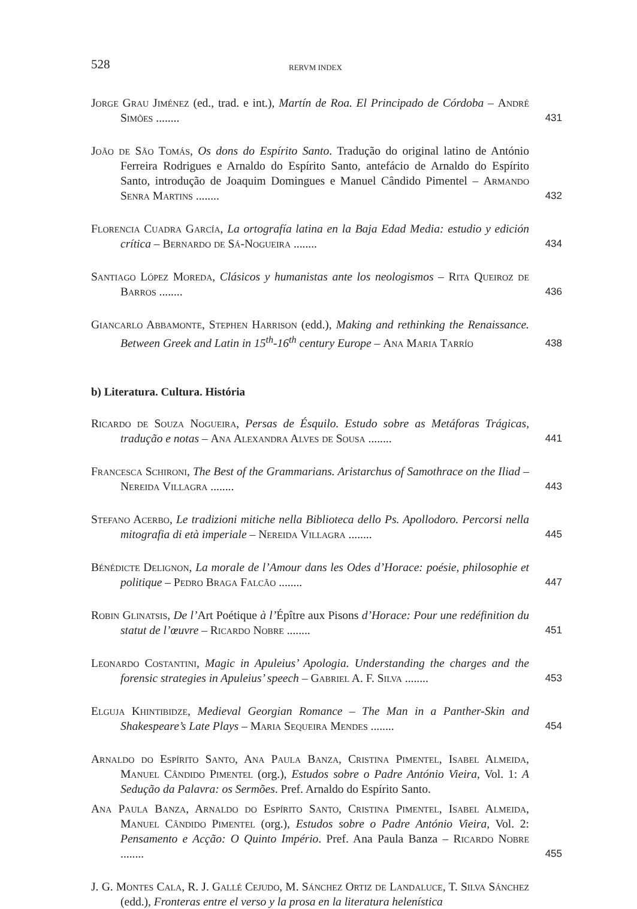528 RERVM INDEX
Jorge Grau Jiménez (ed., trad. e int.), Martín de Roa. El Principado de Córdoba – André Simões ........
431
João de São Tomás, Os dons do Espírito Santo. Tradução do original latino de António Ferreira Rodrigues e Arnaldo do Espírito Santo, antefácio de Arnaldo do Espírito Santo, introdução de Joaquim Domingues e Manuel Cândido Pimentel – Armando Senra Martins ........
432
Florencia Cuadra García, La ortografía latina en la Baja Edad Media: estudio y edición crítica – Bernardo de Sá-Nogueira ........
434
Santiago López Moreda, Clásicos y humanistas ante los neologismos – Rita Queiroz de Barros ........
436
Giancarlo Abbamonte, Stephen Harrison (edd.), Making and rethinking the Renaissance. Between Greek and Latin in 15<sup>th</sup>-16<sup>th</sup> century Europe – Ana Maria Tarrío
438
b) Literatura. Cultura. História
Ricardo de Souza Nogueira, Persas de Ésquilo. Estudo sobre as Metáforas Trágicas, tradução e notas – Ana Alexandra Alves de Sousa ........
441
Francesca Schironi, The Best of the Grammarians. Aristarchus of Samothrace on the Iliad – Nereida Villagra ........
443
Stefano Acerbo, Le tradizioni mitiche nella Biblioteca dello Ps. Apollodoro. Percorsi nella mitografia di età imperiale – Nereida Villagra ........
445
Bénédicte Delignon, La morale de l’Amour dans les Odes d’Horace: poésie, philosophie et politique – Pedro Braga Falcão ........
447
Robin Glinatsis, De l’Art Poétique à l’Épître aux Pisons d’Horace: Pour une redéfinition du statut de l’œuvre – Ricardo Nobre ........
451
Leonardo Costantini, Magic in Apuleius’ Apologia. Understanding the charges and the forensic strategies in Apuleius’ speech – Gabriel A. F. Silva ........
453
Elguja Khintibidze, Medieval Georgian Romance – The Man in a Panther-Skin and Shakespeare’s Late Plays – Maria Sequeira Mendes ........
454
Arnaldo do Espírito Santo, Ana Paula Banza, Cristina Pimentel, Isabel Almeida, Manuel Cândido Pimentel (org.), Estudos sobre o Padre António Vieira, Vol. 1: A Sedução da Palavra: os Sermões. Pref. Arnaldo do Espírito Santo.
Ana Paula Banza, Arnaldo do Espírito Santo, Cristina Pimentel, Isabel Almeida, Manuel Cândido Pimentel (org.), Estudos sobre o Padre António Vieira, Vol. 2: Pensamento e Acção: O Quinto Império. Pref. Ana Paula Banza – Ricardo Nobre ........
455
J. G. Montes Cala, R. J. Gallé Cejudo, M. Sánchez Ortiz de Landaluce, T. Silva Sánchez (edd.), Fronteras entre el verso y la prosa en la literatura helenística